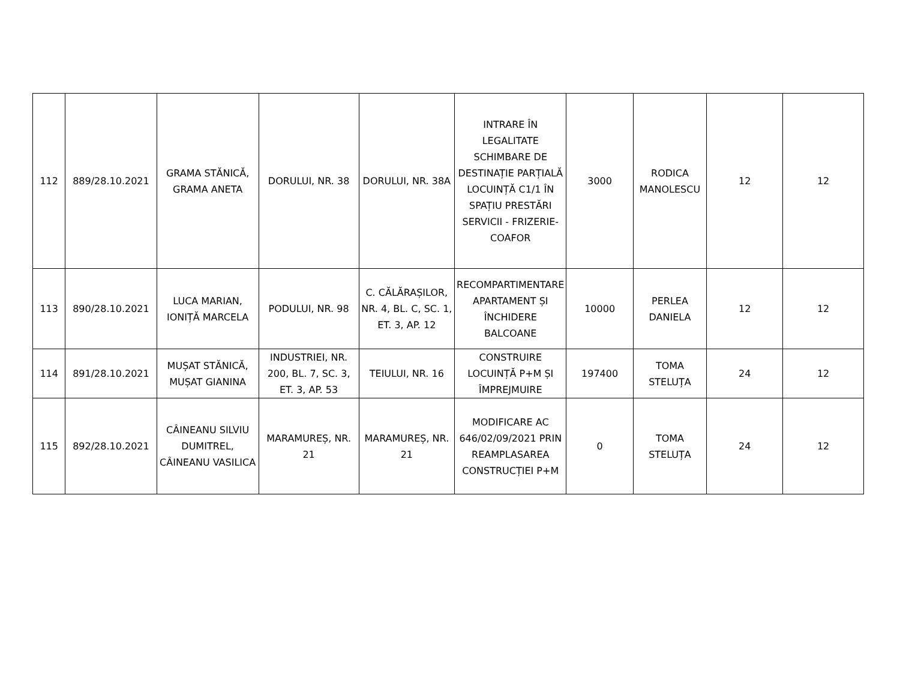| 112 | 889/28.10.2021 | GRAMA STĂNICĂ, GRAMA ANETA | DORULUI, NR. 38 | DORULUI, NR. 38A | INTRARE ÎN LEGALITATE SCHIMBARE DE DESTINAȚIE PARȚIALĂ LOCUINȚĂ C1/1 ÎN SPAȚIU PRESTĂRI SERVICII - FRIZERIE-COAFOR | 3000 | RODICA MANOLESCU | 12 | 12 |
| 113 | 890/28.10.2021 | LUCA MARIAN, IONIȚĂ MARCELA | PODULUI, NR. 98 | C. CĂLĂRAȘILOR, NR. 4, BL. C, SC. 1, ET. 3, AP. 12 | RECOMPARTIMENTARE APARTAMENT ȘI ÎNCHIDERE BALCOANE | 10000 | PERLEA DANIELA | 12 | 12 |
| 114 | 891/28.10.2021 | MUȘAT STĂNICĂ, MUȘAT GIANINA | INDUSTRIEI, NR. 200, BL. 7, SC. 3, ET. 3, AP. 53 | TEIULUI, NR. 16 | CONSTRUIRE LOCUINȚĂ P+M ȘI ÎMPREJMUIRE | 197400 | TOMA STELUȚA | 24 | 12 |
| 115 | 892/28.10.2021 | CÂINEANU SILVIU DUMITREL, CÂINEANU VASILICA | MARAMUREȘ, NR. 21 | MARAMUREȘ, NR. 21 | MODIFICARE AC 646/02/09/2021 PRIN REAMPLASAREA CONSTRUCȚIEI P+M | 0 | TOMA STELUȚA | 24 | 12 |